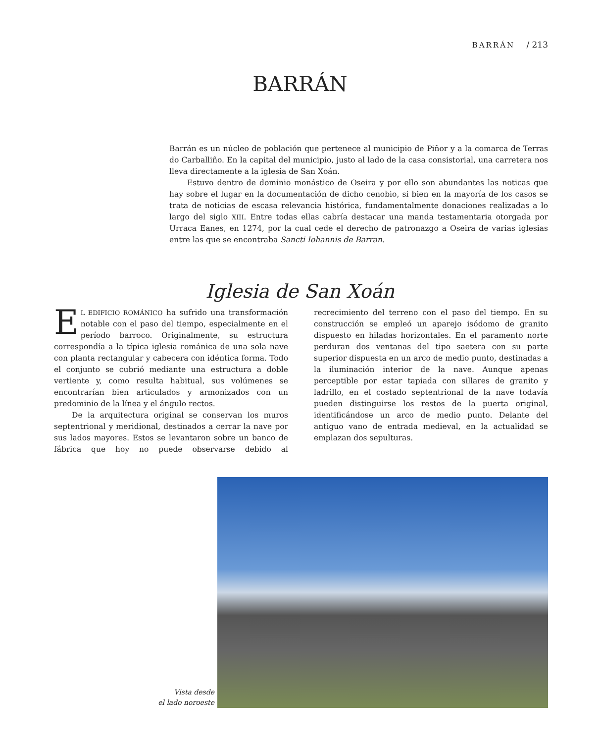BARRÁN / 213
BARRÁN
Barrán es un núcleo de población que pertenece al municipio de Piñor y a la comarca de Terras do Carballiño. En la capital del municipio, justo al lado de la casa consistorial, una carretera nos lleva directamente a la iglesia de San Xoán.
Estuvo dentro de dominio monástico de Oseira y por ello son abundantes las noticas que hay sobre el lugar en la documentación de dicho cenobio, si bien en la mayoría de los casos se trata de noticias de escasa relevancia histórica, fundamentalmente donaciones realizadas a lo largo del siglo XIII. Entre todas ellas cabría destacar una manda testamentaria otorgada por Urraca Eanes, en 1274, por la cual cede el derecho de patronazgo a Oseira de varias iglesias entre las que se encontraba Sancti Iohannis de Barran.
Iglesia de San Xoán
EL EDIFICIO ROMÁNICO ha sufrido una transformación notable con el paso del tiempo, especialmente en el período barroco. Originalmente, su estructura correspondía a la típica iglesia románica de una sola nave con planta rectangular y cabecera con idéntica forma. Todo el conjunto se cubrió mediante una estructura a doble vertiente y, como resulta habitual, sus volúmenes se encontrarían bien articulados y armonizados con un predominio de la línea y el ángulo rectos.
De la arquitectura original se conservan los muros septentrional y meridional, destinados a cerrar la nave por sus lados mayores. Estos se levantaron sobre un banco de fábrica que hoy no puede observarse debido al recrecimiento del terreno con el paso del tiempo. En su construcción se empleó un aparejo isódomo de granito dispuesto en hiladas horizontales. En el paramento norte perduran dos ventanas del tipo saetera con su parte superior dispuesta en un arco de medio punto, destinadas a la iluminación interior de la nave. Aunque apenas perceptible por estar tapiada con sillares de granito y ladrillo, en el costado septentrional de la nave todavía pueden distinguirse los restos de la puerta original, identificándose un arco de medio punto. Delante del antiguo vano de entrada medieval, en la actualidad se emplazan dos sepulturas.
Vista desde
el lado noroeste